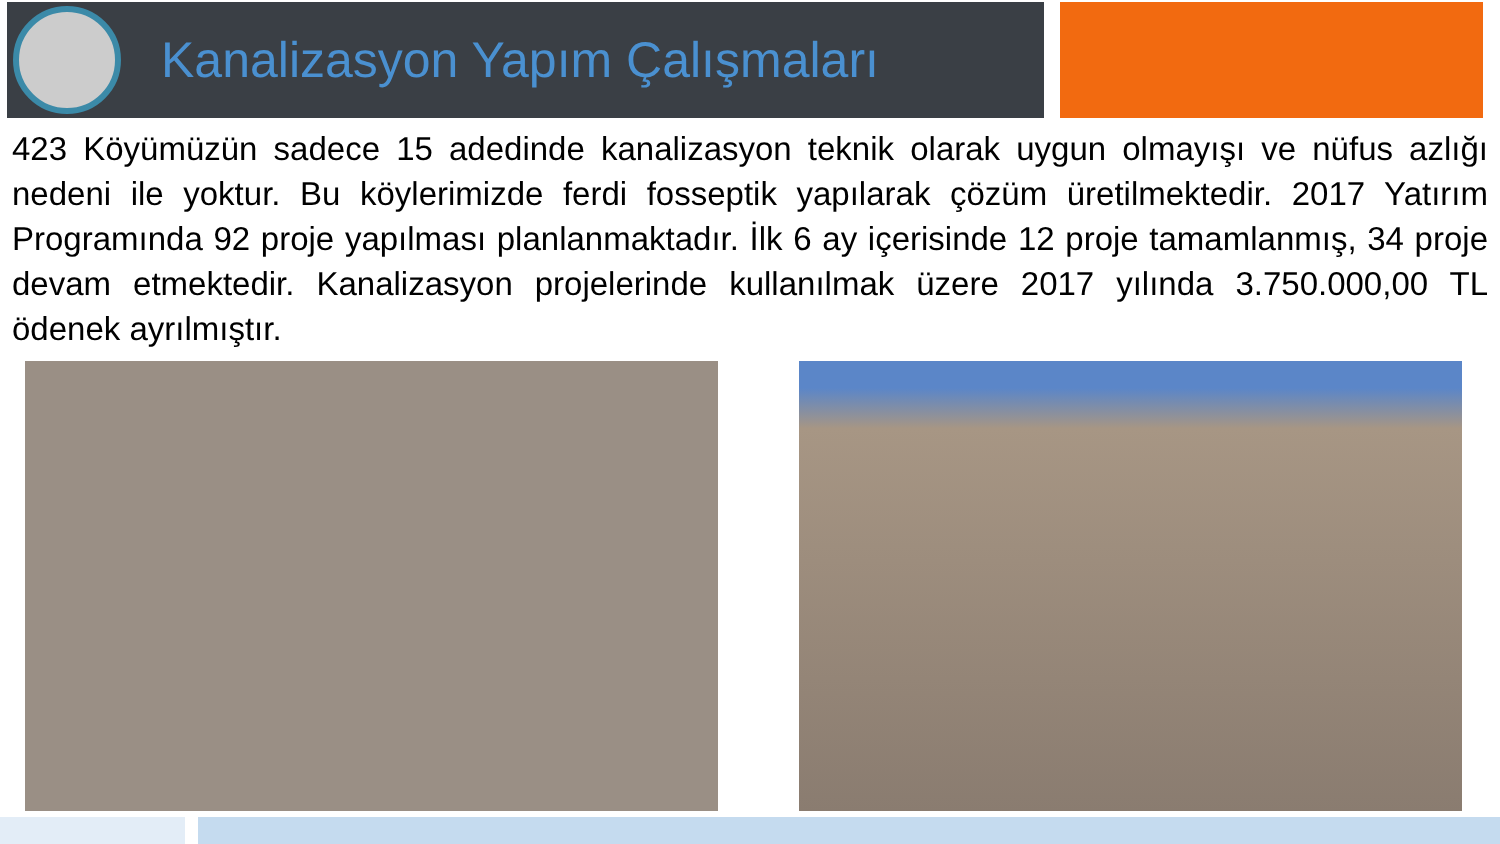Kanalizasyon Yapım Çalışmaları
423 Köyümüzün sadece 15 adedinde kanalizasyon teknik olarak uygun olmayışı ve nüfus azlığı nedeni ile yoktur. Bu köylerimizde ferdi fosseptik yapılarak çözüm üretilmektedir. 2017 Yatırım Programında 92 proje yapılması planlanmaktadır. İlk 6 ay içerisinde 12 proje tamamlanmış, 34 proje devam etmektedir. Kanalizasyon projelerinde kullanılmak üzere 2017 yılında 3.750.000,00 TL ödenek ayrılmıştır.